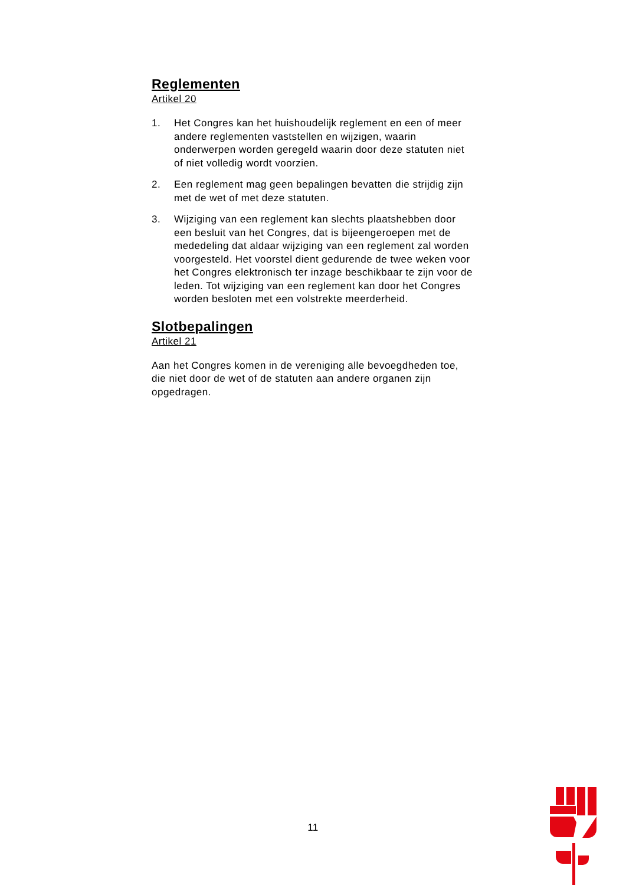Reglementen
Artikel 20
1. Het Congres kan het huishoudelijk reglement en een of meer andere reglementen vaststellen en wijzigen, waarin onderwerpen worden geregeld waarin door deze statuten niet of niet volledig wordt voorzien.
2. Een reglement mag geen bepalingen bevatten die strijdig zijn met de wet of met deze statuten.
3. Wijziging van een reglement kan slechts plaatshebben door een besluit van het Congres, dat is bijeengeroepen met de mededeling dat aldaar wijziging van een reglement zal worden voorgesteld. Het voorstel dient gedurende de twee weken voor het Congres elektronisch ter inzage beschikbaar te zijn voor de leden. Tot wijziging van een reglement kan door het Congres worden besloten met een volstrekte meerderheid.
Slotbepalingen
Artikel 21
Aan het Congres komen in de vereniging alle bevoegdheden toe, die niet door de wet of de statuten aan andere organen zijn opgedragen.
11